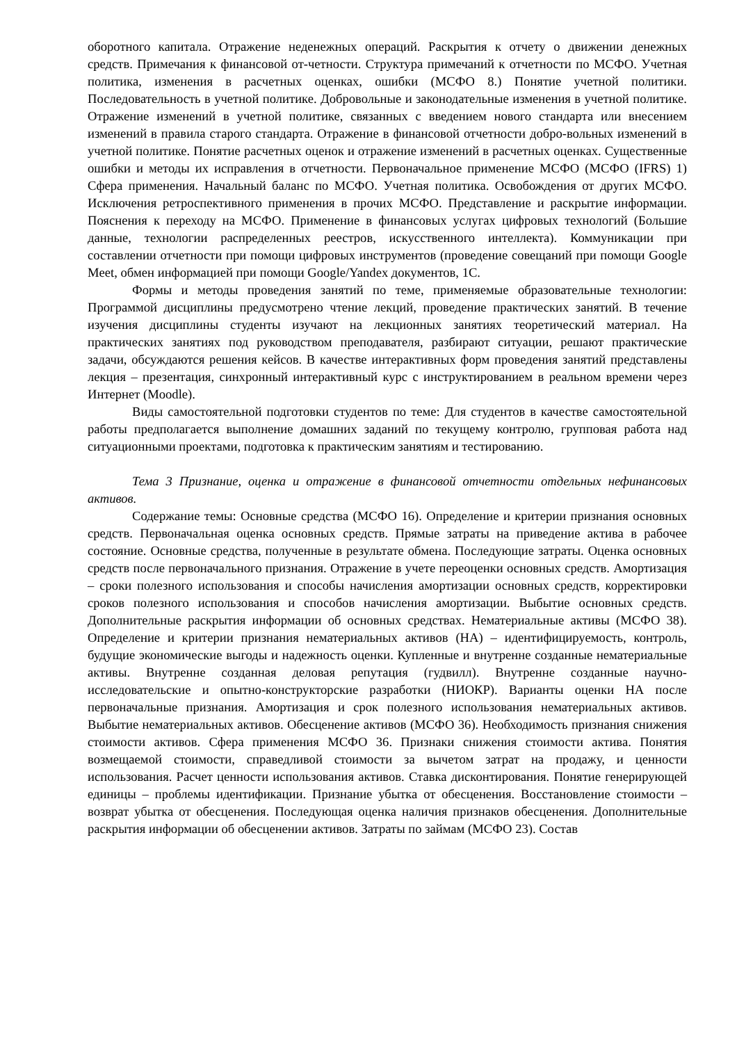оборотного капитала. Отражение неденежных операций. Раскрытия к отчету о движении денежных средств. Примечания к финансовой от-четности. Структура примечаний к отчетности по МСФО. Учетная политика, изменения в расчетных оценках, ошибки (МСФО 8.) Понятие учетной политики. Последовательность в учетной политике. Добровольные и законодательные изменения в учетной политике. Отражение изменений в учетной политике, связанных с введением нового стандарта или внесением изменений в правила старого стандарта. Отражение в финансовой отчетности добро-вольных изменений в учетной политике. Понятие расчетных оценок и отражение изменений в расчетных оценках. Существенные ошибки и методы их исправления в отчетности. Первоначальное применение МСФО (МСФО (IFRS) 1) Сфера применения. Начальный баланс по МСФО. Учетная политика. Освобождения от других МСФО. Исключения ретроспективного применения в прочих МСФО. Представление и раскрытие информации. Пояснения к переходу на МСФО. Применение в финансовых услугах цифровых технологий (Большие данные, технологии распределенных реестров, искусственного интеллекта). Коммуникации при составлении отчетности при помощи цифровых инструментов (проведение совещаний при помощи Google Meet, обмен информацией при помощи Google/Yandex документов, 1С.
Формы и методы проведения занятий по теме, применяемые образовательные технологии: Программой дисциплины предусмотрено чтение лекций, проведение практических занятий. В течение изучения дисциплины студенты изучают на лекционных занятиях теоретический материал. На практических занятиях под руководством преподавателя, разбирают ситуации, решают практические задачи, обсуждаются решения кейсов. В качестве интерактивных форм проведения занятий представлены лекция – презентация, синхронный интерактивный курс с инструктированием в реальном времени через Интернет (Moodle).
Виды самостоятельной подготовки студентов по теме: Для студентов в качестве самостоятельной работы предполагается выполнение домашних заданий по текущему контролю, групповая работа над ситуационными проектами, подготовка к практическим занятиям и тестированию.
Тема 3 Признание, оценка и отражение в финансовой отчетности отдельных нефинансовых активов.
Содержание темы: Основные средства (МСФО 16). Определение и критерии признания основных средств. Первоначальная оценка основных средств. Прямые затраты на приведение актива в рабочее состояние. Основные средства, полученные в результате обмена. Последующие затраты. Оценка основных средств после первоначального признания. Отражение в учете переоценки основных средств. Амортизация – сроки полезного использования и способы начисления амортизации основных средств, корректировки сроков полезного использования и способов начисления амортизации. Выбытие основных средств. Дополнительные раскрытия информации об основных средствах. Нематериальные активы (МСФО 38). Определение и критерии признания нематериальных активов (НА) – идентифицируемость, контроль, будущие экономические выгоды и надежность оценки. Купленные и внутренне созданные нематериальные активы. Внутренне созданная деловая репутация (гудвилл). Внутренне созданные научно-исследовательские и опытно-конструкторские разработки (НИОКР). Варианты оценки НА после первоначальные признания. Амортизация и срок полезного использования нематериальных активов. Выбытие нематериальных активов. Обесценение активов (МСФО 36). Необходимость признания снижения стоимости активов. Сфера применения МСФО 36. Признаки снижения стоимости актива. Понятия возмещаемой стоимости, справедливой стоимости за вычетом затрат на продажу, и ценности использования. Расчет ценности использования активов. Ставка дисконтирования. Понятие генерирующей единицы – проблемы идентификации. Признание убытка от обесценения. Восстановление стоимости – возврат убытка от обесценения. Последующая оценка наличия признаков обесценения. Дополнительные раскрытия информации об обесценении активов. Затраты по займам (МСФО 23). Состав